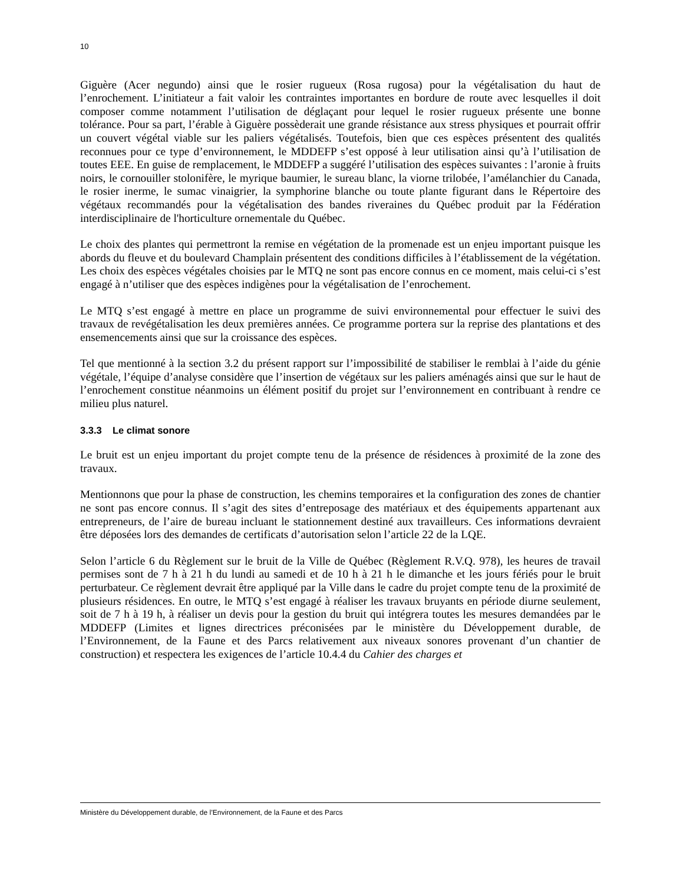10
Giguère (Acer negundo) ainsi que le rosier rugueux (Rosa rugosa) pour la végétalisation du haut de l’enrochement. L’initiateur a fait valoir les contraintes importantes en bordure de route avec lesquelles il doit composer comme notamment l’utilisation de déglaçant pour lequel le rosier rugueux présente une bonne tolérance. Pour sa part, l’érable à Giguère possèderait une grande résistance aux stress physiques et pourrait offrir un couvert végétal viable sur les paliers végétalisés. Toutefois, bien que ces espèces présentent des qualités reconnues pour ce type d’environnement, le MDDEFP s’est opposé à leur utilisation ainsi qu’à l’utilisation de toutes EEE. En guise de remplacement, le MDDEFP a suggéré l’utilisation des espèces suivantes : l’aronie à fruits noirs, le cornouiller stolonifère, le myrique baumier, le sureau blanc, la viorne trilobée, l’amélanchier du Canada, le rosier inerme, le sumac vinaigrier, la symphorine blanche ou toute plante figurant dans le Répertoire des végétaux recommandés pour la végétalisation des bandes riveraines du Québec produit par la Fédération interdisciplinaire de l'horticulture ornementale du Québec.
Le choix des plantes qui permettront la remise en végétation de la promenade est un enjeu important puisque les abords du fleuve et du boulevard Champlain présentent des conditions difficiles à l’établissement de la végétation. Les choix des espèces végétales choisies par le MTQ ne sont pas encore connus en ce moment, mais celui-ci s’est engagé à n’utiliser que des espèces indigènes pour la végétalisation de l’enrochement.
Le MTQ s’est engagé à mettre en place un programme de suivi environnemental pour effectuer le suivi des travaux de revégétalisation les deux premières années. Ce programme portera sur la reprise des plantations et des ensemencements ainsi que sur la croissance des espèces.
Tel que mentionné à la section 3.2 du présent rapport sur l’impossibilité de stabiliser le remblai à l’aide du génie végétale, l’équipe d’analyse considère que l’insertion de végétaux sur les paliers aménagés ainsi que sur le haut de l’enrochement constitue néanmoins un élément positif du projet sur l’environnement en contribuant à rendre ce milieu plus naturel.
3.3.3 Le climat sonore
Le bruit est un enjeu important du projet compte tenu de la présence de résidences à proximité de la zone des travaux.
Mentionnons que pour la phase de construction, les chemins temporaires et la configuration des zones de chantier ne sont pas encore connus. Il s’agit des sites d’entreposage des matériaux et des équipements appartenant aux entrepreneurs, de l’aire de bureau incluant le stationnement destiné aux travailleurs. Ces informations devraient être déposées lors des demandes de certificats d’autorisation selon l’article 22 de la LQE.
Selon l’article 6 du Règlement sur le bruit de la Ville de Québec (Règlement R.V.Q. 978), les heures de travail permises sont de 7 h à 21 h du lundi au samedi et de 10 h à 21 h le dimanche et les jours fériés pour le bruit perturbateur. Ce règlement devrait être appliqué par la Ville dans le cadre du projet compte tenu de la proximité de plusieurs résidences. En outre, le MTQ s’est engagé à réaliser les travaux bruyants en période diurne seulement, soit de 7 h à 19 h, à réaliser un devis pour la gestion du bruit qui intégrera toutes les mesures demandées par le MDDEFP (Limites et lignes directrices préconisées par le ministère du Développement durable, de l’Environnement, de la Faune et des Parcs relativement aux niveaux sonores provenant d’un chantier de construction) et respectera les exigences de l’article 10.4.4 du Cahier des charges et
Ministère du Développement durable, de l’Environnement, de la Faune et des Parcs